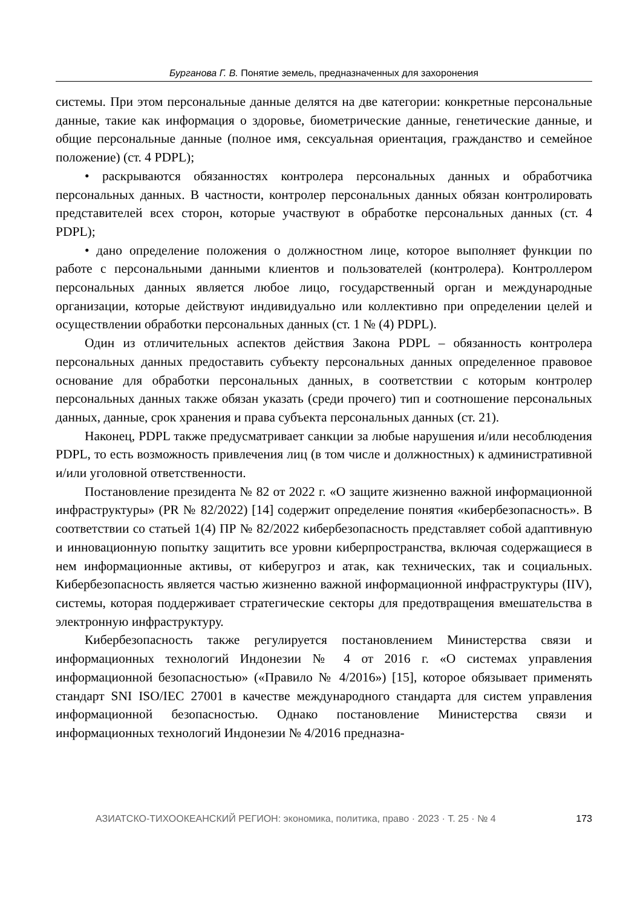Бурганова Г. В. Понятие земель, предназначенных для захоронения
системы. При этом персональные данные делятся на две категории: конкретные персональные данные, такие как информация о здоровье, биометрические данные, генетические данные, и общие персональные данные (полное имя, сексуальная ориентация, гражданство и семейное положение) (ст. 4 PDPL);
• раскрываются обязанностях контролера персональных данных и обработчика персональных данных. В частности, контролер персональных данных обязан контролировать представителей всех сторон, которые участвуют в обработке персональных данных (ст. 4 PDPL);
• дано определение положения о должностном лице, которое выполняет функции по работе с персональными данными клиентов и пользователей (контролера). Контроллером персональных данных является любое лицо, государственный орган и международные организации, которые действуют индивидуально или коллективно при определении целей и осуществлении обработки персональных данных (ст. 1 № (4) PDPL).
Один из отличительных аспектов действия Закона PDPL – обязанность контролера персональных данных предоставить субъекту персональных данных определенное правовое основание для обработки персональных данных, в соответствии с которым контролер персональных данных также обязан указать (среди прочего) тип и соотношение персональных данных, данные, срок хранения и права субъекта персональных данных (ст. 21).
Наконец, PDPL также предусматривает санкции за любые нарушения и/или несоблюдения PDPL, то есть возможность привлечения лиц (в том числе и должностных) к административной и/или уголовной ответственности.
Постановление президента № 82 от 2022 г. «О защите жизненно важной информационной инфраструктуры» (PR № 82/2022) [14] содержит определение понятия «кибербезопасность». В соответствии со статьей 1(4) ПР № 82/2022 кибербезопасность представляет собой адаптивную и инновационную попытку защитить все уровни киберпространства, включая содержащиеся в нем информационные активы, от киберугроз и атак, как технических, так и социальных. Кибербезопасность является частью жизненно важной информационной инфраструктуры (IIV), системы, которая поддерживает стратегические секторы для предотвращения вмешательства в электронную инфраструктуру.
Кибербезопасность также регулируется постановлением Министерства связи и информационных технологий Индонезии № 4 от 2016 г. «О системах управления информационной безопасностью» («Правило № 4/2016») [15], которое обязывает применять стандарт SNI ISO/IEC 27001 в качестве международного стандарта для систем управления информационной безопасностью. Однако постановление Министерства связи и информационных технологий Индонезии № 4/2016 предназна-
АЗИАТСКО-ТИХООКЕАНСКИЙ РЕГИОН: экономика, политика, право · 2023 · Т. 25 · № 4 173